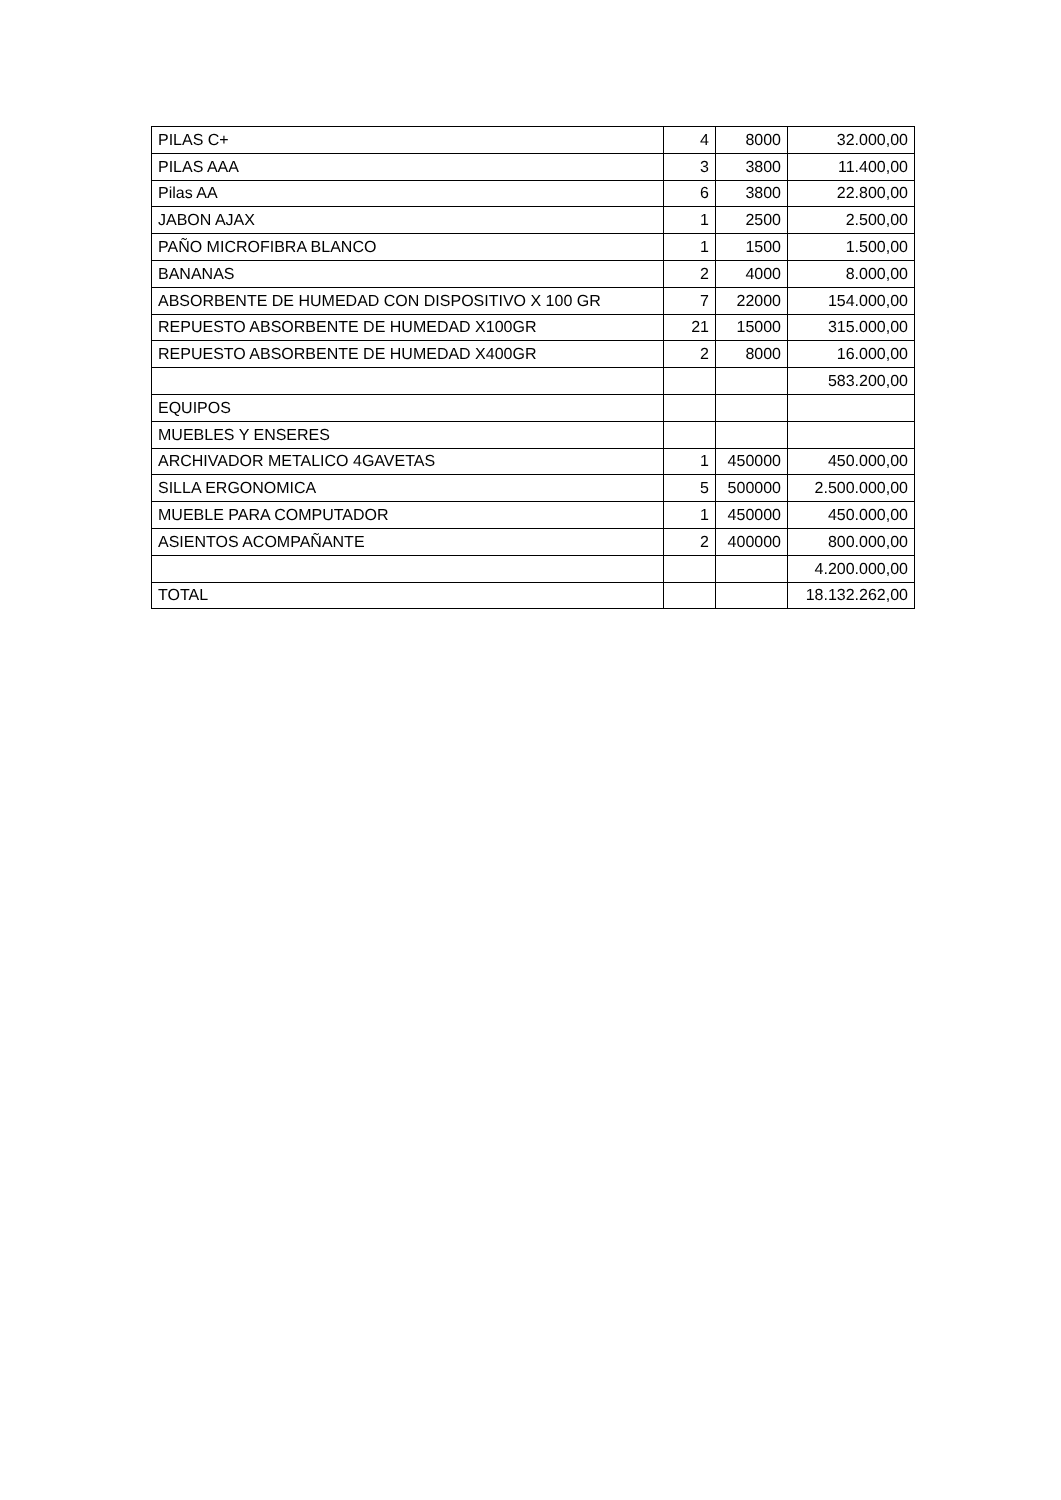| PILAS C+ | 4 | 8000 | 32.000,00 |
| PILAS AAA | 3 | 3800 | 11.400,00 |
| Pilas AA | 6 | 3800 | 22.800,00 |
| JABON AJAX | 1 | 2500 | 2.500,00 |
| PAÑO MICROFIBRA BLANCO | 1 | 1500 | 1.500,00 |
| BANANAS | 2 | 4000 | 8.000,00 |
| ABSORBENTE DE HUMEDAD CON DISPOSITIVO X 100 GR | 7 | 22000 | 154.000,00 |
| REPUESTO ABSORBENTE DE HUMEDAD X100GR | 21 | 15000 | 315.000,00 |
| REPUESTO ABSORBENTE DE HUMEDAD X400GR | 2 | 8000 | 16.000,00 |
| | | | 583.200,00 |
| EQUIPOS | | | |
| MUEBLES Y ENSERES | | | |
| ARCHIVADOR METALICO 4GAVETAS | 1 | 450000 | 450.000,00 |
| SILLA ERGONOMICA | 5 | 500000 | 2.500.000,00 |
| MUEBLE PARA COMPUTADOR | 1 | 450000 | 450.000,00 |
| ASIENTOS ACOMPAÑANTE | 2 | 400000 | 800.000,00 |
| | | | 4.200.000,00 |
| TOTAL | | | 18.132.262,00 |